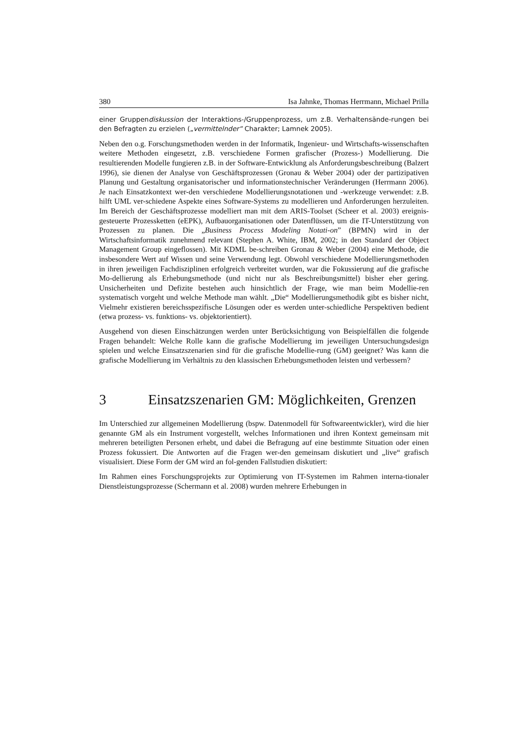380 Isa Jahnke, Thomas Herrmann, Michael Prilla
einer Gruppendiskussion der Interaktions-/Gruppenprozess, um z.B. Verhaltensände-rungen bei den Befragten zu erzielen („vermittelnder“ Charakter; Lamnek 2005).
Neben den o.g. Forschungsmethoden werden in der Informatik, Ingenieur- und Wirtschafts-wissenschaften weitere Methoden eingesetzt, z.B. verschiedene Formen grafischer (Prozess-) Modellierung. Die resultierenden Modelle fungieren z.B. in der Software-Entwicklung als Anforderungsbeschreibung (Balzert 1996), sie dienen der Analyse von Geschäftsprozessen (Gronau & Weber 2004) oder der partizipativen Planung und Gestaltung organisatorischer und informationstechnischer Veränderungen (Herrmann 2006). Je nach Einsatzkontext wer-den verschiedene Modellierungsnotationen und -werkzeuge verwendet: z.B. hilft UML ver-schiedene Aspekte eines Software-Systems zu modellieren und Anforderungen herzuleiten. Im Bereich der Geschäftsprozesse modelliert man mit dem ARIS-Toolset (Scheer et al. 2003) ereignis-gesteuerte Prozessketten (eEPK), Aufbauorganisationen oder Datenflüssen, um die IT-Unterstützung von Prozessen zu planen. Die „Business Process Modeling Notati-on” (BPMN) wird in der Wirtschaftsinformatik zunehmend relevant (Stephen A. White, IBM, 2002; in den Standard der Object Management Group eingeflossen). Mit KDML be-schreiben Gronau & Weber (2004) eine Methode, die insbesondere Wert auf Wissen und seine Verwendung legt. Obwohl verschiedene Modellierungsmethoden in ihren jeweiligen Fachdisziplinen erfolgreich verbreitet wurden, war die Fokussierung auf die grafische Mo-dellierung als Erhebungsmethode (und nicht nur als Beschreibungsmittel) bisher eher gering. Unsicherheiten und Defizite bestehen auch hinsichtlich der Frage, wie man beim Modellie-ren systematisch vorgeht und welche Methode man wählt. „Die“ Modellierungsmethodik gibt es bisher nicht, Vielmehr existieren bereichsspezifische Lösungen oder es werden unter-schiedliche Perspektiven bedient (etwa prozess- vs. funktions- vs. objektorientiert).
Ausgehend von diesen Einschätzungen werden unter Berücksichtigung von Beispielfällen die folgende Fragen behandelt: Welche Rolle kann die grafische Modellierung im jeweiligen Untersuchungsdesign spielen und welche Einsatzszenarien sind für die grafische Modellie-rung (GM) geeignet? Was kann die grafische Modellierung im Verhältnis zu den klassischen Erhebungsmethoden leisten und verbessern?
3 Einsatzszenarien GM: Möglichkeiten, Grenzen
Im Unterschied zur allgemeinen Modellierung (bspw. Datenmodell für Softwareentwickler), wird die hier genannte GM als ein Instrument vorgestellt, welches Informationen und ihren Kontext gemeinsam mit mehreren beteiligten Personen erhebt, und dabei die Befragung auf eine bestimmte Situation oder einen Prozess fokussiert. Die Antworten auf die Fragen wer-den gemeinsam diskutiert und „live“ grafisch visualisiert. Diese Form der GM wird an fol-genden Fallstudien diskutiert:
Im Rahmen eines Forschungsprojekts zur Optimierung von IT-Systemen im Rahmen interna-tionaler Dienstleistungsprozesse (Schermann et al. 2008) wurden mehrere Erhebungen in